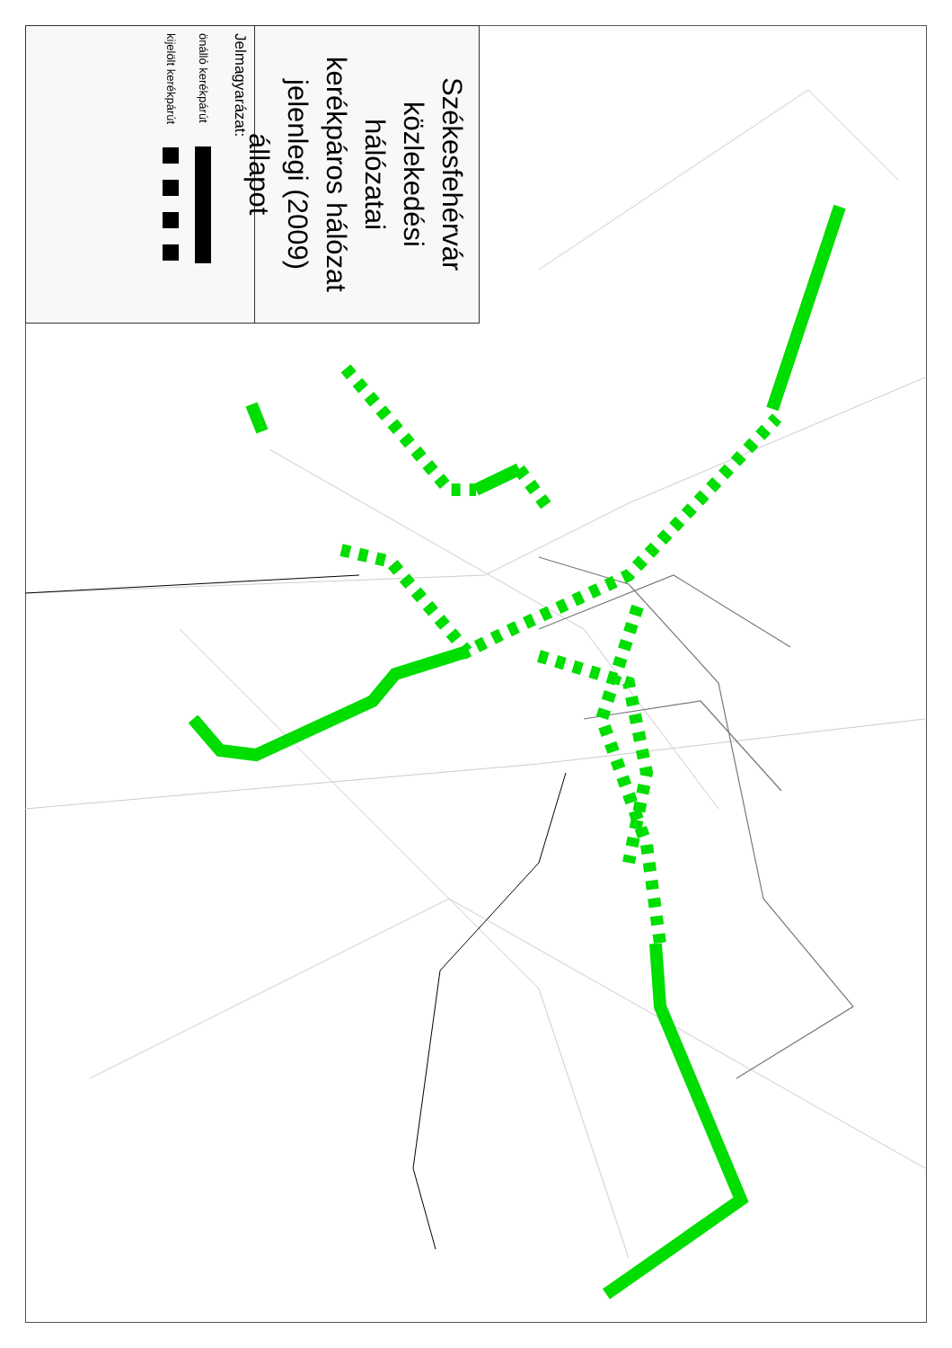Székesfehérvár
közlekedési hálózatai
kerékpáros hálózat
jelenlegi (2009) állapot
Jelmagyarázat:
önálló kerékpárút
kijelölt kerékpárút